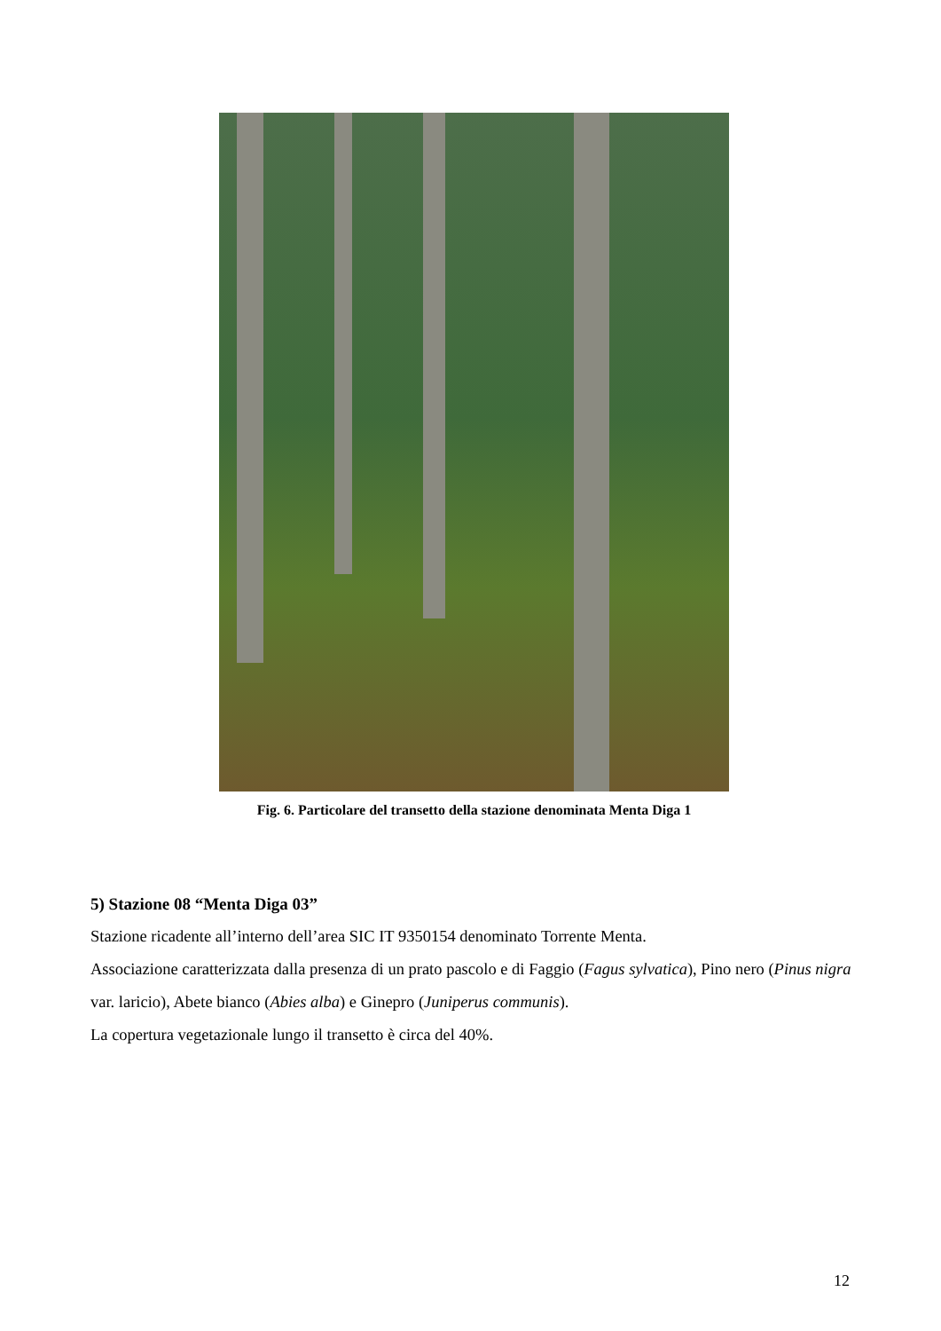Fig. 6. Particolare del transetto della stazione denominata Menta Diga 1
5) Stazione 08 “Menta Diga 03”
Stazione ricadente all’interno dell’area SIC IT 9350154 denominato Torrente Menta.
Associazione caratterizzata dalla presenza di un prato pascolo e di Faggio (Fagus sylvatica), Pino nero (Pinus nigra var. laricio), Abete bianco (Abies alba) e Ginepro (Juniperus communis).
La copertura vegetazionale lungo il transetto è circa del 40%.
12